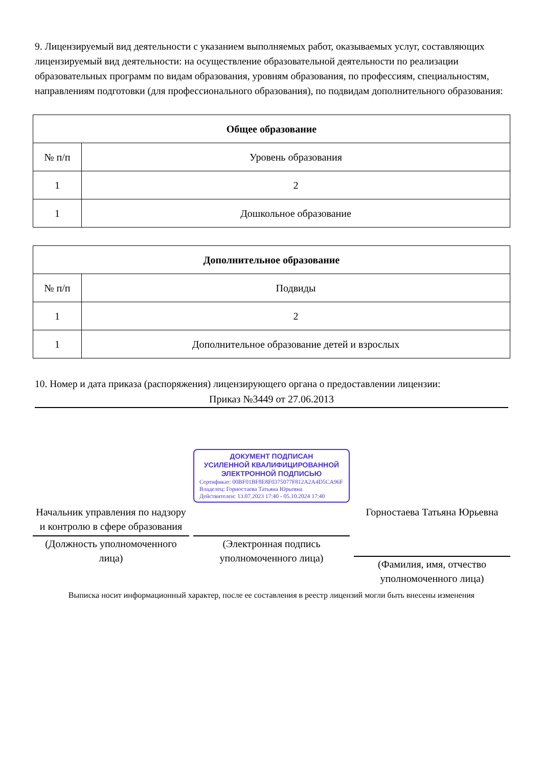9. Лицензируемый вид деятельности с указанием выполняемых работ, оказываемых услуг, составляющих лицензируемый вид деятельности: на осуществление образовательной деятельности по реализации образовательных программ по видам образования, уровням образования, по профессиям, специальностям, направлениям подготовки (для профессионального образования), по подвидам дополнительного образования:
| Общее образование | |
| --- | --- |
| № п/п | Уровень образования |
| 1 | 2 |
| 1 | Дошкольное образование |
| Дополнительное образование | |
| --- | --- |
| № п/п | Подвиды |
| 1 | 2 |
| 1 | Дополнительное образование детей и взрослых |
10. Номер и дата приказа (распоряжения) лицензирующего органа о предоставлении лицензии:
Приказ №3449 от 27.06.2013
Начальник управления по надзору и контролю в сфере образования
(Должность уполномоченного лица)
ДОКУМЕНТ ПОДПИСАН
УСИЛЕННОЙ КВАЛИФИЦИРОВАННОЙ
ЭЛЕКТРОННОЙ ПОДПИСЬЮ
Сертификат: 00BF01BF8E8F0375077F812A2A4D5CA96F
Владелец: Горностаева Татьяна Юрьевна
Действителен: 13.07.2023 17:40 - 05.10.2024 17:40
(Электронная подпись уполномоченного лица)
Горностаева Татьяна Юрьевна
(Фамилия, имя, отчество уполномоченного лица)
Выписка носит информационный характер, после ее составления в реестр лицензий могли быть внесены изменения